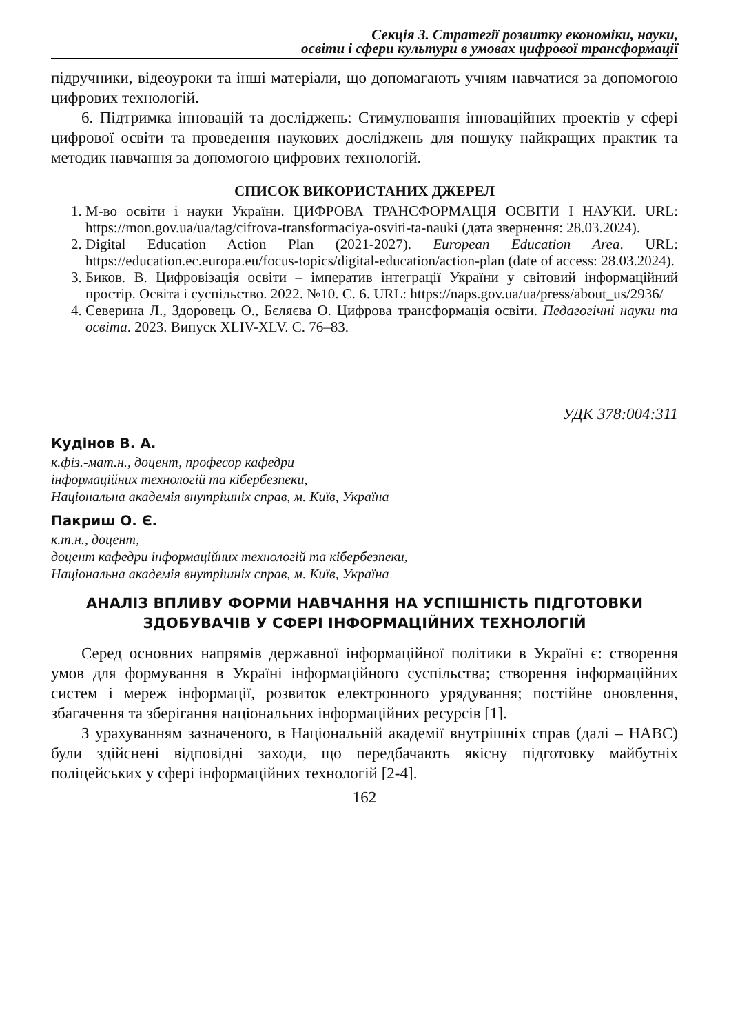Секція 3. Стратегії розвитку економіки, науки,
освіти і сфери культури в умовах цифрової трансформації
підручники, відеоуроки та інші матеріали, що допомагають учням навчатися за допомогою цифрових технологій.
6. Підтримка інновацій та досліджень: Стимулювання інноваційних проектів у сфері цифрової освіти та проведення наукових досліджень для пошуку найкращих практик та методик навчання за допомогою цифрових технологій.
СПИСОК ВИКОРИСТАНИХ ДЖЕРЕЛ
1. М-во освіти і науки України. ЦИФРОВА ТРАНСФОРМАЦІЯ ОСВІТИ І НАУКИ. URL: https://mon.gov.ua/ua/tag/cifrova-transformaciya-osviti-ta-nauki (дата звернення: 28.03.2024).
2. Digital Education Action Plan (2021-2027). European Education Area. URL: https://education.ec.europa.eu/focus-topics/digital-education/action-plan (date of access: 28.03.2024).
3. Биков. В. Цифровізація освіти – імператив інтеграції України у світовий інформаційний простір. Освіта і суспільство. 2022. №10. С. 6. URL: https://naps.gov.ua/ua/press/about_us/2936/
4. Северина Л., Здоровець О., Бєляєва О. Цифрова трансформація освіти. Педагогічні науки та освіта. 2023. Випуск XLIV-XLV. С. 76–83.
УДК 378:004:311
Кудінов В. А.
к.фіз.-мат.н., доцент, професор кафедри
інформаційних технологій та кібербезпеки,
Національна академія внутрішніх справ, м. Київ, Україна
Пакриш О. Є.
к.т.н., доцент,
доцент кафедри інформаційних технологій та кібербезпеки,
Національна академія внутрішніх справ, м. Київ, Україна
АНАЛІЗ ВПЛИВУ ФОРМИ НАВЧАННЯ НА УСПІШНІСТЬ ПІДГОТОВКИ ЗДОБУВАЧІВ У СФЕРІ ІНФОРМАЦІЙНИХ ТЕХНОЛОГІЙ
Серед основних напрямів державної інформаційної політики в Україні є: створення умов для формування в Україні інформаційного суспільства; створення інформаційних систем і мереж інформації, розвиток електронного урядування; постійне оновлення, збагачення та зберігання національних інформаційних ресурсів [1].
З урахуванням зазначеного, в Національній академії внутрішніх справ (далі – НАВС) були здійснені відповідні заходи, що передбачають якісну підготовку майбутніх поліцейських у сфері інформаційних технологій [2-4].
162